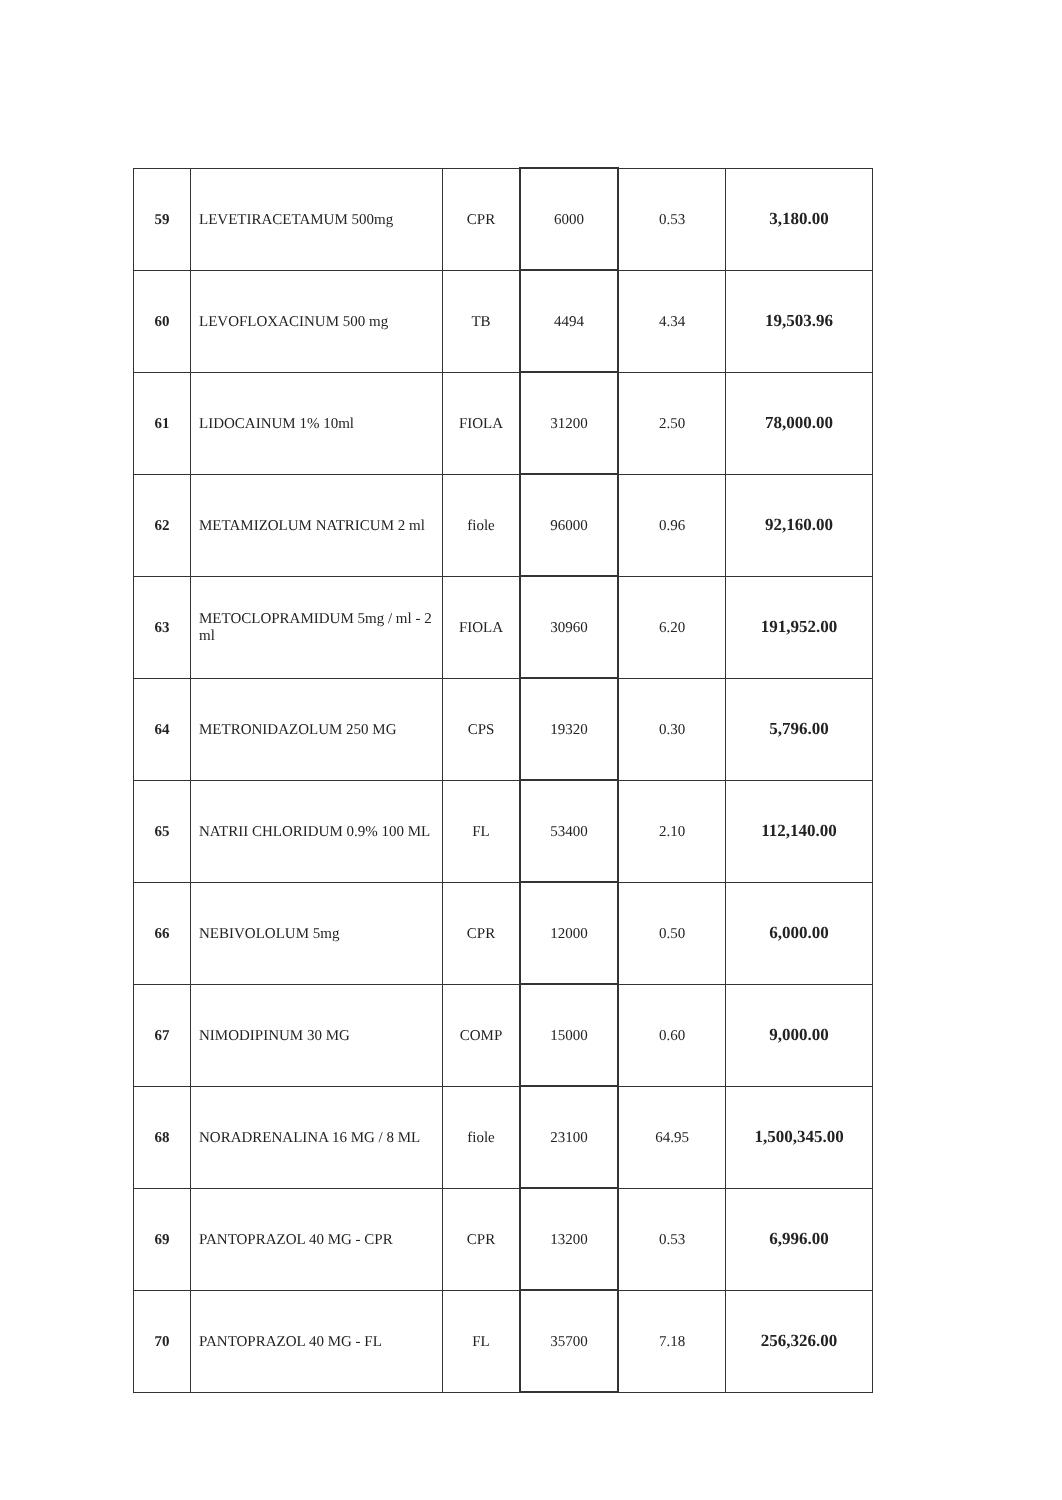| 59 | LEVETIRACETAMUM 500mg | CPR | 6000 | 0.53 | 3,180.00 |
| 60 | LEVOFLOXACINUM 500 mg | TB | 4494 | 4.34 | 19,503.96 |
| 61 | LIDOCAINUM 1% 10ml | FIOLA | 31200 | 2.50 | 78,000.00 |
| 62 | METAMIZOLUM NATRICUM 2 ml | fiole | 96000 | 0.96 | 92,160.00 |
| 63 | METOCLOPRAMIDUM 5mg / ml - 2 ml | FIOLA | 30960 | 6.20 | 191,952.00 |
| 64 | METRONIDAZOLUM 250 MG | CPS | 19320 | 0.30 | 5,796.00 |
| 65 | NATRII CHLORIDUM 0.9% 100 ML | FL | 53400 | 2.10 | 112,140.00 |
| 66 | NEBIVOLOLUM 5mg | CPR | 12000 | 0.50 | 6,000.00 |
| 67 | NIMODIPINUM 30 MG | COMP | 15000 | 0.60 | 9,000.00 |
| 68 | NORADRENALINA 16 MG / 8 ML | fiole | 23100 | 64.95 | 1,500,345.00 |
| 69 | PANTOPRAZOL 40 MG - CPR | CPR | 13200 | 0.53 | 6,996.00 |
| 70 | PANTOPRAZOL 40 MG - FL | FL | 35700 | 7.18 | 256,326.00 |